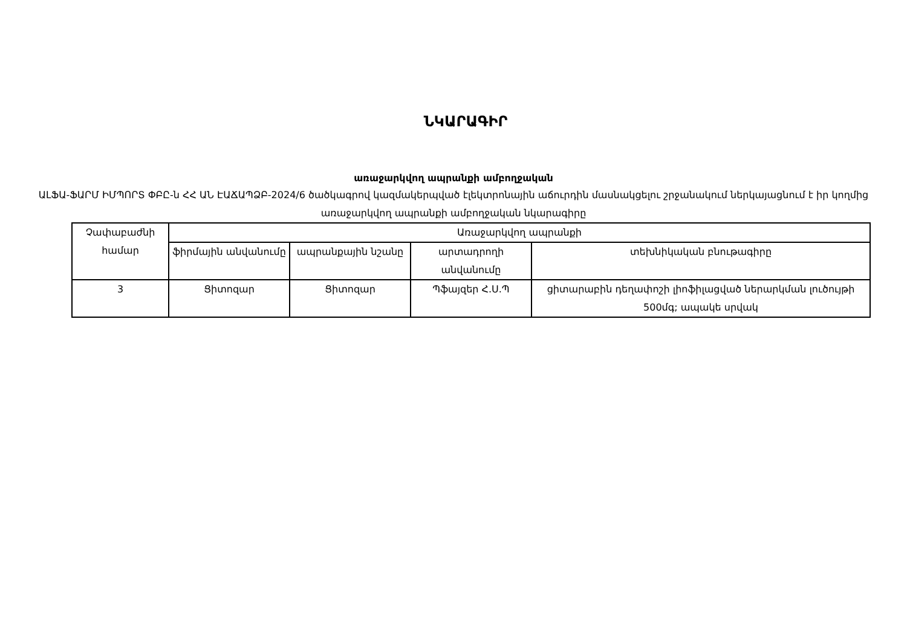ՆԿԱՐԱԳԻՐ
առաջարկվող ապրանքի ամբողջական
ԱԼՖԱ-ՖԱՐՄ ԻՄՊՈՐՏ ՓԲԸ-ն ՀՀ ԱՆ ԷԱՃԱՊՁԲ-2024/6 ծածկագրով կազմակերպված էլեկտրոնային աճուրդին մասնակցելու շրջանակում ներկայացնում է իր կողմից առաջարկվող ապրանքի ամբողջական նկարագիրը
| Չափաբաժնի համար | Առաջարկվող ապրանքի | | | |
| --- | --- | --- | --- | --- |
| | ֆիրմային անվանումը | ապրանքային նշանը | արտադրողի անվանումը | տեխնիկական բնութագիրը |
| 3 | Ցիտոզար | Ցիտոզար | Պֆայզեր Հ.Ս.Պ | ցիտարաբին դեղափոշի լիոֆիլացված ներարկման լուծույթի 500մգ; ապակե սրվակ |